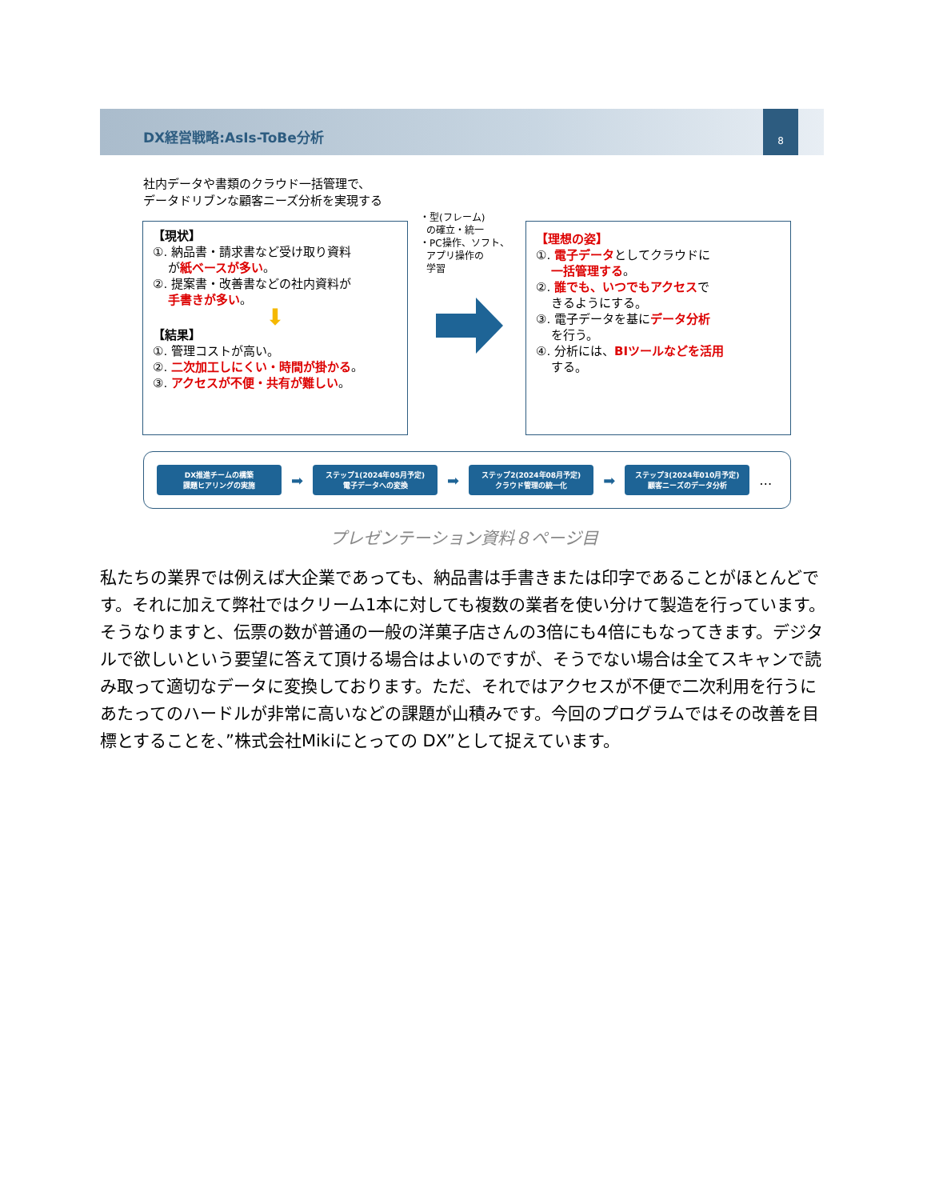DX経営戦略:AsIs-ToBe分析
8
社内データや書類のクラウド一括管理で、
データドリブンな顧客ニーズ分析を実現する
【現状】
①. 納品書・請求書など受け取り資料
が紙ベースが多い。
②. 提案書・改善書などの社内資料が
手書きが多い。
⬇
【結果】
①. 管理コストが高い。
②. 二次加工しにくい・時間が掛かる。
③. アクセスが不便・共有が難しい。
・型(フレーム)
の確立・統一
・PC操作、ソフト、
アプリ操作の
学習
【理想の姿】
①. 電子データとしてクラウドに
一括管理する。
②. 誰でも、いつでもアクセスで
きるようにする。
③. 電子データを基にデータ分析
を行う。
④. 分析には、BIツールなどを活用
する。
DX推進チームの構築
課題ヒアリングの実施
➡
ステップ1(2024年05月予定)
電子データへの変換
➡
ステップ2(2024年08月予定)
クラウド管理の統一化
➡
ステップ3(2024年010月予定)
顧客ニーズのデータ分析
…
プレゼンテーション資料８ページ目
私たちの業界では例えば大企業であっても、納品書は手書きまたは印字であることがほとんどです。それに加えて弊社ではクリーム1本に対しても複数の業者を使い分けて製造を行っています。そうなりますと、伝票の数が普通の一般の洋菓子店さんの3倍にも4倍にもなってきます。デジタルで欲しいという要望に答えて頂ける場合はよいのですが、そうでない場合は全てスキャンで読み取って適切なデータに変換しております。ただ、それではアクセスが不便で二次利用を行うにあたってのハードルが非常に高いなどの課題が山積みです。今回のプログラムではその改善を目標とすることを、”株式会社Mikiにとっての DX”として捉えています。